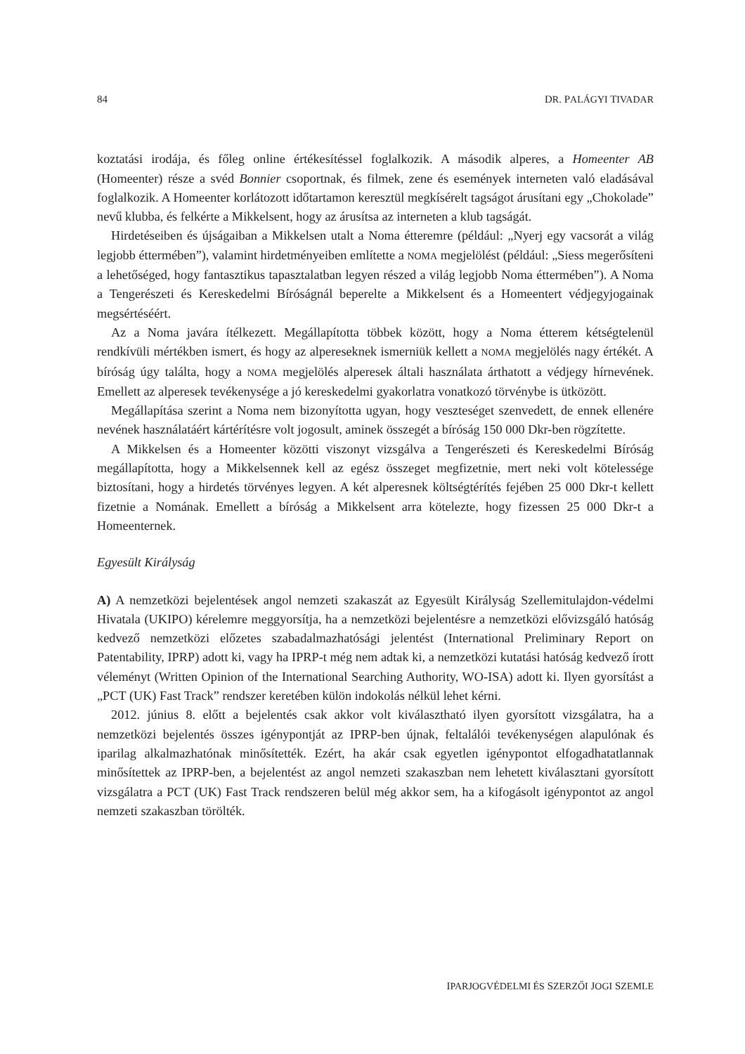84 DR. PALÁGYI TIVADAR
koztatási irodája, és főleg online értékesítéssel foglalkozik. A második alperes, a Homeenter AB (Homeenter) része a svéd Bonnier csoportnak, és filmek, zene és események interneten való eladásával foglalkozik. A Homeenter korlátozott időtartamon keresztül megkísérelt tagságot árusítani egy „Chokolade” nevű klubba, és felkérte a Mikkelsent, hogy az árusítsa az interneten a klub tagságát.
Hirdetéseiben és újságaiban a Mikkelsen utalt a Noma étteremre (például: „Nyerj egy vacsorát a világ legjobb éttermében”), valamint hirdetményeiben említette a NOMA megjelölést (például: „Siess megerősíteni a lehetőséged, hogy fantasztikus tapasztalatban legyen részed a világ legjobb Noma éttermében”). A Noma a Tengerészeti és Kereskedelmi Bíróságnál beperelte a Mikkelsent és a Homeentert védjegyjogainak megsértéséért.
Az a Noma javára ítélkezett. Megállapította többek között, hogy a Noma étterem kétségtelenül rendkívüli mértékben ismert, és hogy az alpereseknek ismerniük kellett a NOMA megjelölés nagy értékét. A bíróság úgy találta, hogy a NOMA megjelölés alperesek általi használata árthatott a védjegy hírnevének. Emellett az alperesek tevékenysége a jó kereskedelmi gyakorlatra vonatkozó törvénybe is ütközött.
Megállapítása szerint a Noma nem bizonyította ugyan, hogy veszteséget szenvedett, de ennek ellenére nevének használatáért kártérítésre volt jogosult, aminek összegét a bíróság 150 000 Dkr-ben rögzítette.
A Mikkelsen és a Homeenter közötti viszonyt vizsgálva a Tengerészeti és Kereskedelmi Bíróság megállapította, hogy a Mikkelsennek kell az egész összeget megfizetnie, mert neki volt kötelessége biztosítani, hogy a hirdetés törvényes legyen. A két alperesnek költségtérítés fejében 25 000 Dkr-t kellett fizetnie a Nomának. Emellett a bíróság a Mikkelsent arra kötelezte, hogy fizessen 25 000 Dkr-t a Homeenternek.
Egyesült Királyság
A) A nemzetközi bejelentések angol nemzeti szakaszát az Egyesült Királyság Szellemitulajdon-védelmi Hivatala (UKIPO) kérelemre meggyorsítja, ha a nemzetközi bejelentésre a nemzetközi elővizsgáló hatóság kedvező nemzetközi előzetes szabadalmazhatósági jelentést (International Preliminary Report on Patentability, IPRP) adott ki, vagy ha IPRP-t még nem adtak ki, a nemzetközi kutatási hatóság kedvező írott véleményt (Written Opinion of the International Searching Authority, WO-ISA) adott ki. Ilyen gyorsítást a „PCT (UK) Fast Track” rendszer keretében külön indokolás nélkül lehet kérni.
2012. június 8. előtt a bejelentés csak akkor volt kiválasztható ilyen gyorsított vizsgálatra, ha a nemzetközi bejelentés összes igénypontját az IPRP-ben újnak, feltalálói tevékenységen alapulónak és iparilag alkalmazhatónak minősítették. Ezért, ha akár csak egyetlen igénypontot elfogadhatatlannak minősítettek az IPRP-ben, a bejelentést az angol nemzeti szakaszban nem lehetett kiválasztani gyorsított vizsgálatra a PCT (UK) Fast Track rendszeren belül még akkor sem, ha a kifogásolt igénypontot az angol nemzeti szakaszban törölték.
IPARJOGVÉDELMI ÉS SZERZŐI JOGI SZEMLE